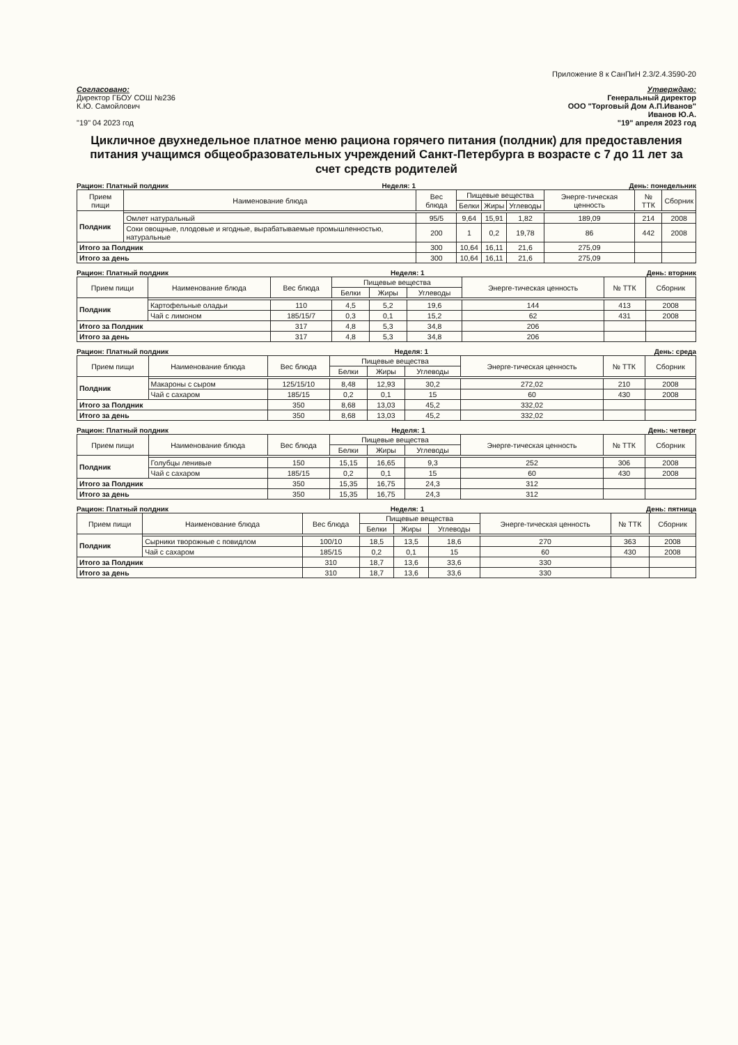Приложение 8 к СанПиН 2.3/2.4.3590-20
Согласовано:
Директор ГБОУ СОШ №236
К.Ю. Самойлович
"19" 04 2023 год
Утверждаю:
Генеральный директор
ООО "Торговый Дом А.П.Иванов"
Иванов Ю.А.
"19" апреля 2023 год
Цикличное двухнедельное платное меню рациона горячего питания (полдник) для предоставления питания учащимся общеобразовательных учреждений Санкт-Петербурга в возрасте с 7 до 11 лет за счет средств родителей
Рацион: Платный полдник Неделя: 1 День: понедельник
| Прием пищи | Наименование блюда | Вес блюда | Пищевые вещества | | | Энерге-тическая ценность | № ТТК | Сборник |
| --- | --- | --- | --- | --- | --- | --- | --- | --- |
| | | | Белки | Жиры | Углеводы | | | |
| Полдник | | | | | | | | |
| | Омлет натуральный | 95/5 | 9,64 | 15,91 | 1,82 | 189,09 | 214 | 2008 |
| | Соки овощные, плодовые и ягодные, вырабатываемые промышленностью, натуральные | 200 | 1 | 0,2 | 19,78 | 86 | 442 | 2008 |
| Итого за Полдник | | 300 | 10,64 | 16,11 | 21,6 | 275,09 | | |
| Итого за день | | 300 | 10,64 | 16,11 | 21,6 | 275,09 | | |
Рацион: Платный полдник Неделя: 1 День: вторник
| Прием пищи | Наименование блюда | Вес блюда | Пищевые вещества | | | Энерге-тическая ценность | № ТТК | Сборник |
| --- | --- | --- | --- | --- | --- | --- | --- | --- |
| | | | Белки | Жиры | Углеводы | | | |
| Полдник | | | | | | | | |
| | Картофельные оладьи | 110 | 4,5 | 5,2 | 19,6 | 144 | 413 | 2008 |
| | Чай с лимоном | 185/15/7 | 0,3 | 0,1 | 15,2 | 62 | 431 | 2008 |
| Итого за Полдник | | 317 | 4,8 | 5,3 | 34,8 | 206 | | |
| Итого за день | | 317 | 4,8 | 5,3 | 34,8 | 206 | | |
Рацион: Платный полдник Неделя: 1 День: среда
| Прием пищи | Наименование блюда | Вес блюда | Пищевые вещества | | | Энерге-тическая ценность | № ТТК | Сборник |
| --- | --- | --- | --- | --- | --- | --- | --- | --- |
| | | | Белки | Жиры | Углеводы | | | |
| Полдник | | | | | | | | |
| | Макароны с сыром | 125/15/10 | 8,48 | 12,93 | 30,2 | 272,02 | 210 | 2008 |
| | Чай с сахаром | 185/15 | 0,2 | 0,1 | 15 | 60 | 430 | 2008 |
| Итого за Полдник | | 350 | 8,68 | 13,03 | 45,2 | 332,02 | | |
| Итого за день | | 350 | 8,68 | 13,03 | 45,2 | 332,02 | | |
Рацион: Платный полдник Неделя: 1 День: четверг
| Прием пищи | Наименование блюда | Вес блюда | Пищевые вещества | | | Энерге-тическая ценность | № ТТК | Сборник |
| --- | --- | --- | --- | --- | --- | --- | --- | --- |
| | | | Белки | Жиры | Углеводы | | | |
| Полдник | | | | | | | | |
| | Голубцы ленивые | 150 | 15,15 | 16,65 | 9,3 | 252 | 306 | 2008 |
| | Чай с сахаром | 185/15 | 0,2 | 0,1 | 15 | 60 | 430 | 2008 |
| Итого за Полдник | | 350 | 15,35 | 16,75 | 24,3 | 312 | | |
| Итого за день | | 350 | 15,35 | 16,75 | 24,3 | 312 | | |
Рацион: Платный полдник Неделя: 1 День: пятница
| Прием пищи | Наименование блюда | Вес блюда | Пищевые вещества | | | Энерге-тическая ценность | № ТТК | Сборник |
| --- | --- | --- | --- | --- | --- | --- | --- | --- |
| | | | Белки | Жиры | Углеводы | | | |
| Полдник | | | | | | | | |
| | Сырники творожные с повидлом | 100/10 | 18,5 | 13,5 | 18,6 | 270 | 363 | 2008 |
| | Чай с сахаром | 185/15 | 0,2 | 0,1 | 15 | 60 | 430 | 2008 |
| Итого за Полдник | | 310 | 18,7 | 13,6 | 33,6 | 330 | | |
| Итого за день | | 310 | 18,7 | 13,6 | 33,6 | 330 | | |